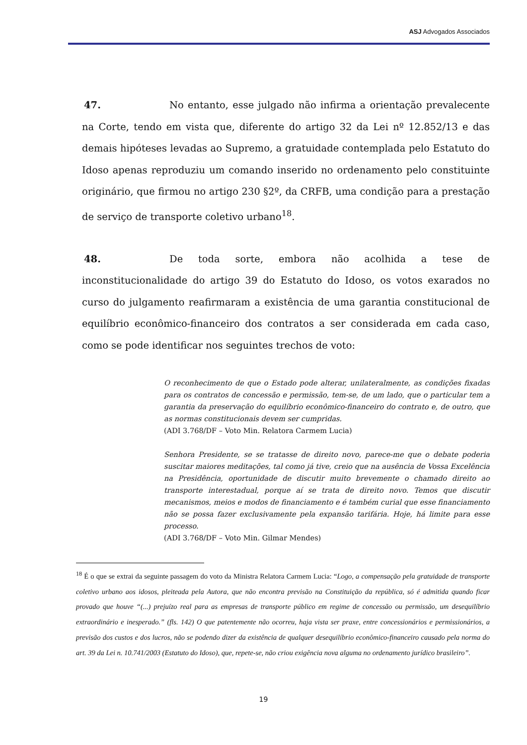ASJ Advogados Associados
47. No entanto, esse julgado não infirma a orientação prevalecente na Corte, tendo em vista que, diferente do artigo 32 da Lei nº 12.852/13 e das demais hipóteses levadas ao Supremo, a gratuidade contemplada pelo Estatuto do Idoso apenas reproduziu um comando inserido no ordenamento pelo constituinte originário, que firmou no artigo 230 §2º, da CRFB, uma condição para a prestação de serviço de transporte coletivo urbano<sup>18</sup>.
48. De toda sorte, embora não acolhida a tese de inconstitucionalidade do artigo 39 do Estatuto do Idoso, os votos exarados no curso do julgamento reafirmaram a existência de uma garantia constitucional de equilíbrio econômico-financeiro dos contratos a ser considerada em cada caso, como se pode identificar nos seguintes trechos de voto:
O reconhecimento de que o Estado pode alterar, unilateralmente, as condições fixadas para os contratos de concessão e permissão, tem-se, de um lado, que o particular tem a garantia da preservação do equilíbrio econômico-financeiro do contrato e, de outro, que as normas constitucionais devem ser cumpridas.
(ADI 3.768/DF – Voto Min. Relatora Carmem Lucia)
Senhora Presidente, se se tratasse de direito novo, parece-me que o debate poderia suscitar maiores meditações, tal como já tive, creio que na ausência de Vossa Excelência na Presidência, oportunidade de discutir muito brevemente o chamado direito ao transporte interestadual, porque aí se trata de direito novo. Temos que discutir mecanismos, meios e modos de financiamento e é também curial que esse financiamento não se possa fazer exclusivamente pela expansão tarifária. Hoje, há limite para esse processo.
(ADI 3.768/DF – Voto Min. Gilmar Mendes)
<sup>18</sup> É o que se extrai da seguinte passagem do voto da Ministra Relatora Carmem Lucia: “Logo, a compensação pela gratuidade de transporte coletivo urbano aos idosos, pleiteada pela Autora, que não encontra previsão na Constituição da república, só é admitida quando ficar provado que houve “(...) prejuízo real para as empresas de transporte público em regime de concessão ou permissão, um desequilíbrio extraordinário e inesperado.” (fls. 142) O que patentemente não ocorreu, haja vista ser praxe, entre concessionários e permissionários, a previsão dos custos e dos lucros, não se podendo dizer da existência de qualquer desequilíbrio econômico-financeiro causado pela norma do art. 39 da Lei n. 10.741/2003 (Estatuto do Idoso), que, repete-se, não criou exigência nova alguma no ordenamento jurídico brasileiro”.
19